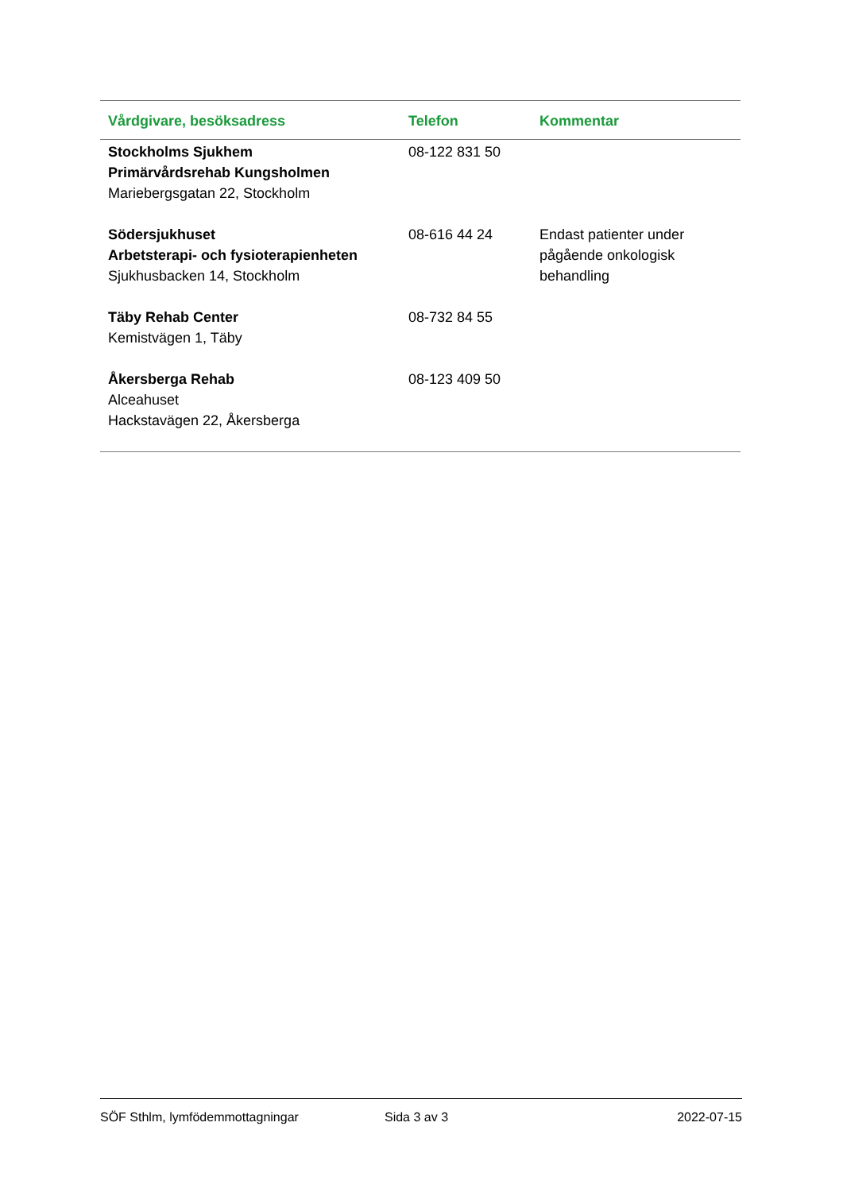| Vårdgivare, besöksadress | Telefon | Kommentar |
| --- | --- | --- |
| Stockholms Sjukhem Primärvårdsrehab Kungsholmen Mariebergsgatan 22, Stockholm | 08-122 831 50 | |
| Södersjukhuset Arbetsterapi- och fysioterapienheten Sjukhusbacken 14, Stockholm | 08-616 44 24 | Endast patienter under pågående onkologisk behandling |
| Täby Rehab Center Kemistvägen 1, Täby | 08-732 84 55 | |
| Åkersberga Rehab Alceahuset Hackstavägen 22, Åkersberga | 08-123 409 50 | |
SÖF Sthlm, lymfödemmottagningar Sida 3 av 3 2022-07-15